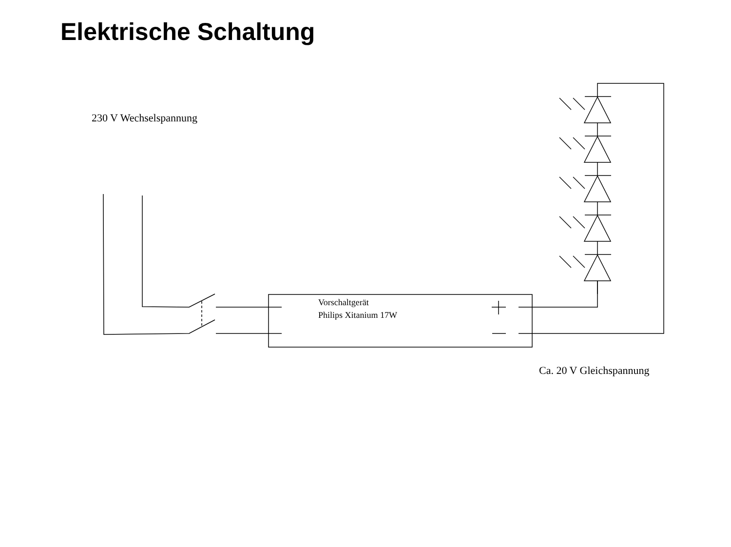Elektrische Schaltung
230 V Wechselspannung
Vorschaltgerät
Philips Xitanium 17W
Ca. 20 V Gleichspannung